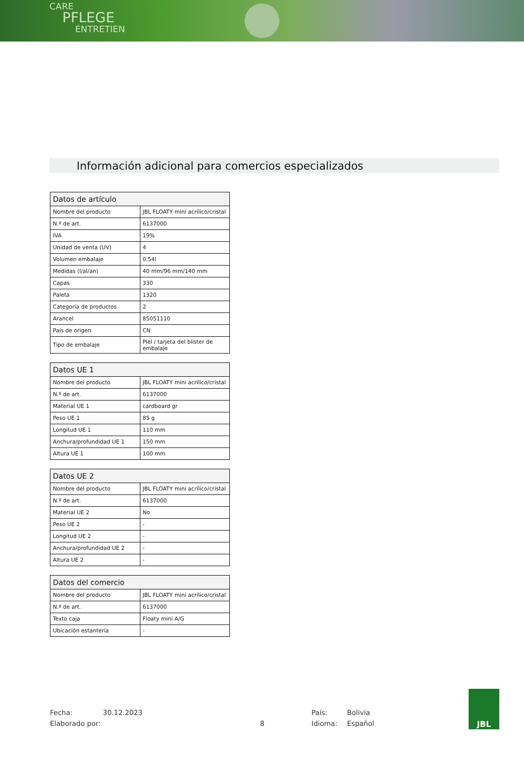CARE
PFLEGE
ENTRETIEN
Información adicional para comercios especializados
| Datos de artículo | |
| --- | --- |
| Nombre del producto | JBL FLOATY mini acrílico/cristal |
| N.º de art. | 6137000 |
| IVA | 19% |
| Unidad de venta (UV) | 4 |
| Volumen embalaje | 0.54l |
| Medidas (l/al/an) | 40 mm/96 mm/140 mm |
| Capas | 330 |
| Paleta | 1320 |
| Categoría de productos | 2 |
| Arancel | 85051110 |
| País de origen | CN |
| Tipo de embalaje | Piel / tarjeta del blister de embalaje |
| Datos UE 1 | |
| --- | --- |
| Nombre del producto | JBL FLOATY mini acrílico/cristal |
| N.º de art. | 6137000 |
| Material UE 1 | cardboard gr |
| Peso UE 1 | 85 g |
| Longitud UE 1 | 110 mm |
| Anchura/profundidad UE 1 | 150 mm |
| Altura UE 1 | 100 mm |
| Datos UE 2 | |
| --- | --- |
| Nombre del producto | JBL FLOATY mini acrílico/cristal |
| N.º de art. | 6137000 |
| Material UE 2 | No |
| Peso UE 2 | - |
| Longitud UE 2 | - |
| Anchura/profundidad UE 2 | - |
| Altura UE 2 | - |
| Datos del comercio | |
| --- | --- |
| Nombre del producto | JBL FLOATY mini acrílico/cristal |
| N.º de art. | 6137000 |
| Texto caja | Floaty mini A/G |
| Ubicación estantería | - |
Fecha: 30.12.2023 País: Bolivia
Elaborado por: 8 Idioma: Español
JBL